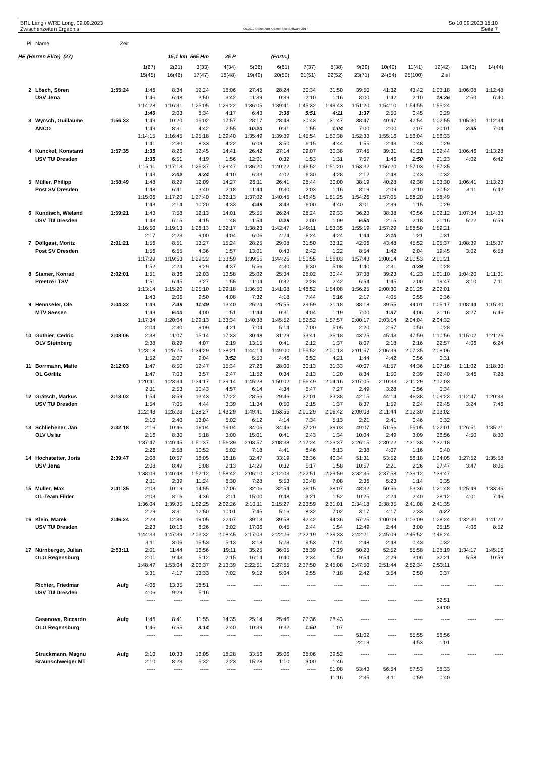BRL Lang / WRE Long, 09.09.2023
Zwischenzeiten Ergebnis
OE2010 © Stephan Krämer SportSoftware 2017
So 10.09.2023 18:10
Seite 7
| Pl | Name | Zeit | | | | | | | | | | | | | | |
| HE (Herren Elite) (27) | | | 15,1 km 565 Hm | | | 25 P | (Forts.) | | | | | | | | | |
| | | | 1(67) | 2(31) | 3(33) | 4(34) | 5(36) | 6(61) | 7(37) | 8(38) | 9(39) | 10(40) | 11(41) | 12(42) | 13(43) | 14(44) |
| | | | 15(45) | 16(46) | 17(47) | 18(48) | 19(49) | 20(50) | 21(51) | 22(52) | 23(71) | 24(54) | 25(100) | Ziel | | |
| 2 | Lösch, Sören | 1:55:24 | 1:46 | 8:34 | 12:24 | 16:06 | 27:45 | 28:24 | 30:34 | 31:50 | 39:50 | 41:32 | 43:42 | 1:03:18 | 1:06:08 | 1:12:48 |
| | USV Jena | | 1:46 | 6:48 | 3:50 | 3:42 | 11:39 | 0:39 | 2:10 | 1:16 | 8:00 | 1:42 | 2:10 | 19:36 | 2:50 | 6:40 |
| | | | 1:14:28 | 1:16:31 | 1:25:05 | 1:29:22 | 1:36:05 | 1:39:41 | 1:45:32 | 1:49:43 | 1:51:20 | 1:54:10 | 1:54:55 | 1:55:24 | | |
| | | | 1:40 | 2:03 | 8:34 | 4:17 | 6:43 | 3:36 | 5:51 | 4:11 | 1:37 | 2:50 | 0:45 | 0:29 | | |
| 3 | Wyrsch, Guillaume | 1:56:33 | 1:49 | 10:20 | 15:02 | 17:57 | 28:17 | 28:48 | 30:43 | 31:47 | 38:47 | 40:47 | 42:54 | 1:02:55 | 1:05:30 | 1:12:34 |
| | ANCO | | 1:49 | 8:31 | 4:42 | 2:55 | 10:20 | 0:31 | 1:55 | 1:04 | 7:00 | 2:00 | 2:07 | 20:01 | 2:35 | 7:04 |
| | | | 1:14:15 | 1:16:45 | 1:25:18 | 1:29:40 | 1:35:49 | 1:39:39 | 1:45:54 | 1:50:38 | 1:52:33 | 1:55:16 | 1:56:04 | 1:56:33 | | |
| | | | 1:41 | 2:30 | 8:33 | 4:22 | 6:09 | 3:50 | 6:15 | 4:44 | 1:55 | 2:43 | 0:48 | 0:29 | | |
| 4 | Kunckel, Konstanti | 1:57:35 | 1:35 | 8:26 | 12:45 | 14:41 | 26:42 | 27:14 | 29:07 | 30:38 | 37:45 | 39:31 | 41:21 | 1:02:44 | 1:06:46 | 1:13:28 |
| | USV TU Dresden | | 1:35 | 6:51 | 4:19 | 1:56 | 12:01 | 0:32 | 1:53 | 1:31 | 7:07 | 1:46 | 1:50 | 21:23 | 4:02 | 6:42 |
| | | | 1:15:11 | 1:17:13 | 1:25:37 | 1:29:47 | 1:36:20 | 1:40:22 | 1:46:52 | 1:51:20 | 1:53:32 | 1:56:20 | 1:57:03 | 1:57:35 | | |
| | | | 1:43 | 2:02 | 8:24 | 4:10 | 6:33 | 4:02 | 6:30 | 4:28 | 2:12 | 2:48 | 0:43 | 0:32 | | |
| 5 | Müller, Philipp | 1:58:49 | 1:48 | 8:29 | 12:09 | 14:27 | 26:11 | 26:41 | 28:44 | 30:00 | 38:19 | 40:28 | 42:38 | 1:03:30 | 1:06:41 | 1:13:23 |
| | Post SV Dresden | | 1:48 | 6:41 | 3:40 | 2:18 | 11:44 | 0:30 | 2:03 | 1:16 | 8:19 | 2:09 | 2:10 | 20:52 | 3:11 | 6:42 |
| | | | 1:15:06 | 1:17:20 | 1:27:40 | 1:32:13 | 1:37:02 | 1:40:45 | 1:46:45 | 1:51:25 | 1:54:26 | 1:57:05 | 1:58:20 | 1:58:49 | | |
| | | | 1:43 | 2:14 | 10:20 | 4:33 | 4:49 | 3:43 | 6:00 | 4:40 | 3:01 | 2:39 | 1:15 | 0:29 | | |
| 6 | Kundisch, Wieland | 1:59:21 | 1:43 | 7:58 | 12:13 | 14:01 | 25:55 | 26:24 | 28:24 | 29:33 | 36:23 | 38:38 | 40:56 | 1:02:12 | 1:07:34 | 1:14:33 |
| | USV TU Dresden | | 1:43 | 6:15 | 4:15 | 1:48 | 11:54 | 0:29 | 2:00 | 1:09 | 6:50 | 2:15 | 2:18 | 21:16 | 5:22 | 6:59 |
| | | | 1:16:50 | 1:19:13 | 1:28:13 | 1:32:17 | 1:38:23 | 1:42:47 | 1:49:11 | 1:53:35 | 1:55:19 | 1:57:29 | 1:58:50 | 1:59:21 | | |
| | | | 2:17 | 2:23 | 9:00 | 4:04 | 6:06 | 4:24 | 6:24 | 4:24 | 1:44 | 2:10 | 1:21 | 0:31 | | |
| 7 | Döllgast, Moritz | 2:01:21 | 1:56 | 8:51 | 13:27 | 15:24 | 28:25 | 29:08 | 31:50 | 33:12 | 42:06 | 43:48 | 45:52 | 1:05:37 | 1:08:39 | 1:15:37 |
| | Post SV Dresden | | 1:56 | 6:55 | 4:36 | 1:57 | 13:01 | 0:43 | 2:42 | 1:22 | 8:54 | 1:42 | 2:04 | 19:45 | 3:02 | 6:58 |
| | | | 1:17:29 | 1:19:53 | 1:29:22 | 1:33:59 | 1:39:55 | 1:44:25 | 1:50:55 | 1:56:03 | 1:57:43 | 2:00:14 | 2:00:53 | 2:01:21 | | |
| | | | 1:52 | 2:24 | 9:29 | 4:37 | 5:56 | 4:30 | 6:30 | 5:08 | 1:40 | 2:31 | 0:39 | 0:28 | | |
| 8 | Stamer, Konrad | 2:02:01 | 1:51 | 8:36 | 12:03 | 13:58 | 25:02 | 25:34 | 28:02 | 30:44 | 37:38 | 39:23 | 41:23 | 1:01:10 | 1:04:20 | 1:11:31 |
| | Preetzer TSV | | 1:51 | 6:45 | 3:27 | 1:55 | 11:04 | 0:32 | 2:28 | 2:42 | 6:54 | 1:45 | 2:00 | 19:47 | 3:10 | 7:11 |
| | | | 1:13:14 | 1:15:20 | 1:25:10 | 1:29:18 | 1:36:50 | 1:41:08 | 1:48:52 | 1:54:08 | 1:56:25 | 2:00:30 | 2:01:25 | 2:02:01 | | |
| | | | 1:43 | 2:06 | 9:50 | 4:08 | 7:32 | 4:18 | 7:44 | 5:16 | 2:17 | 4:05 | 0:55 | 0:36 | | |
| 9 | Hennseler, Ole | 2:04:32 | 1:49 | 7:49 | 11:49 | 13:40 | 25:24 | 25:55 | 29:59 | 31:18 | 38:18 | 39:55 | 44:01 | 1:05:17 | 1:08:44 | 1:15:30 |
| | MTV Seesen | | 1:49 | 6:00 | 4:00 | 1:51 | 11:44 | 0:31 | 4:04 | 1:19 | 7:00 | 1:37 | 4:06 | 21:16 | 3:27 | 6:46 |
| | | | 1:17:34 | 1:20:04 | 1:29:13 | 1:33:34 | 1:40:38 | 1:45:52 | 1:52:52 | 1:57:57 | 2:00:17 | 2:03:14 | 2:04:04 | 2:04:32 | | |
| | | | 2:04 | 2:30 | 9:09 | 4:21 | 7:04 | 5:14 | 7:00 | 5:05 | 2:20 | 2:57 | 0:50 | 0:28 | | |
| 10 | Guthier, Cedric | 2:08:06 | 2:38 | 11:07 | 15:14 | 17:33 | 30:48 | 31:29 | 33:41 | 35:18 | 43:25 | 45:43 | 47:59 | 1:10:56 | 1:15:02 | 1:21:26 |
| | OLV Steinberg | | 2:38 | 8:29 | 4:07 | 2:19 | 13:15 | 0:41 | 2:12 | 1:37 | 8:07 | 2:18 | 2:16 | 22:57 | 4:06 | 6:24 |
| | | | 1:23:18 | 1:25:25 | 1:34:29 | 1:38:21 | 1:44:14 | 1:49:00 | 1:55:52 | 2:00:13 | 2:01:57 | 2:06:39 | 2:07:35 | 2:08:06 | | |
| | | | 1:52 | 2:07 | 9:04 | 3:52 | 5:53 | 4:46 | 6:52 | 4:21 | 1:44 | 4:42 | 0:56 | 0:31 | | |
| 11 | Borrmann, Malte | 2:12:03 | 1:47 | 8:50 | 12:47 | 15:34 | 27:26 | 28:00 | 30:13 | 31:33 | 40:07 | 41:57 | 44:36 | 1:07:16 | 1:11:02 | 1:18:30 |
| | OL Görlitz | | 1:47 | 7:03 | 3:57 | 2:47 | 11:52 | 0:34 | 2:13 | 1:20 | 8:34 | 1:50 | 2:39 | 22:40 | 3:46 | 7:28 |
| | | | 1:20:41 | 1:23:34 | 1:34:17 | 1:39:14 | 1:45:28 | 1:50:02 | 1:56:49 | 2:04:16 | 2:07:05 | 2:10:33 | 2:11:29 | 2:12:03 | | |
| | | | 2:11 | 2:53 | 10:43 | 4:57 | 6:14 | 4:34 | 6:47 | 7:27 | 2:49 | 3:28 | 0:56 | 0:34 | | |
| 12 | Grätsch, Markus | 2:13:02 | 1:54 | 8:59 | 13:43 | 17:22 | 28:56 | 29:46 | 32:01 | 33:38 | 42:15 | 44:14 | 46:38 | 1:09:23 | 1:12:47 | 1:20:33 |
| | USV TU Dresden | | 1:54 | 7:05 | 4:44 | 3:39 | 11:34 | 0:50 | 2:15 | 1:37 | 8:37 | 1:59 | 2:24 | 22:45 | 3:24 | 7:46 |
| | | | 1:22:43 | 1:25:23 | 1:38:27 | 1:43:29 | 1:49:41 | 1:53:55 | 2:01:29 | 2:06:42 | 2:09:03 | 2:11:44 | 2:12:30 | 2:13:02 | | |
| | | | 2:10 | 2:40 | 13:04 | 5:02 | 6:12 | 4:14 | 7:34 | 5:13 | 2:21 | 2:41 | 0:46 | 0:32 | | |
| 13 | Schliebener, Jan | 2:32:18 | 2:16 | 10:46 | 16:04 | 19:04 | 34:05 | 34:46 | 37:29 | 39:03 | 49:07 | 51:56 | 55:05 | 1:22:01 | 1:26:51 | 1:35:21 |
| | OLV Uslar | | 2:16 | 8:30 | 5:18 | 3:00 | 15:01 | 0:41 | 2:43 | 1:34 | 10:04 | 2:49 | 3:09 | 26:56 | 4:50 | 8:30 |
| | | | 1:37:47 | 1:40:45 | 1:51:37 | 1:56:39 | 2:03:57 | 2:08:38 | 2:17:24 | 2:23:37 | 2:26:15 | 2:30:22 | 2:31:38 | 2:32:18 | | |
| | | | 2:26 | 2:58 | 10:52 | 5:02 | 7:18 | 4:41 | 8:46 | 6:13 | 2:38 | 4:07 | 1:16 | 0:40 | | |
| 14 | Hochstetter, Joris | 2:39:47 | 2:08 | 10:57 | 16:05 | 18:18 | 32:47 | 33:19 | 38:36 | 40:34 | 51:31 | 53:52 | 56:18 | 1:24:05 | 1:27:52 | 1:35:58 |
| | USV Jena | | 2:08 | 8:49 | 5:08 | 2:13 | 14:29 | 0:32 | 5:17 | 1:58 | 10:57 | 2:21 | 2:26 | 27:47 | 3:47 | 8:06 |
| | | | 1:38:09 | 1:40:48 | 1:52:12 | 1:58:42 | 2:06:10 | 2:12:03 | 2:22:51 | 2:29:59 | 2:32:35 | 2:37:58 | 2:39:12 | 2:39:47 | | |
| | | | 2:11 | 2:39 | 11:24 | 6:30 | 7:28 | 5:53 | 10:48 | 7:08 | 2:36 | 5:23 | 1:14 | 0:35 | | |
| 15 | Muller, Max | 2:41:35 | 2:03 | 10:19 | 14:55 | 17:06 | 32:06 | 32:54 | 36:15 | 38:07 | 48:32 | 50:56 | 53:36 | 1:21:48 | 1:25:49 | 1:33:35 |
| | OL-Team Filder | | 2:03 | 8:16 | 4:36 | 2:11 | 15:00 | 0:48 | 3:21 | 1:52 | 10:25 | 2:24 | 2:40 | 28:12 | 4:01 | 7:46 |
| | | | 1:36:04 | 1:39:35 | 1:52:25 | 2:02:26 | 2:10:11 | 2:15:27 | 2:23:59 | 2:31:01 | 2:34:18 | 2:38:35 | 2:41:08 | 2:41:35 | | |
| | | | 2:29 | 3:31 | 12:50 | 10:01 | 7:45 | 5:16 | 8:32 | 7:02 | 3:17 | 4:17 | 2:33 | 0:27 | | |
| 16 | Klein, Marek | 2:46:24 | 2:23 | 12:39 | 19:05 | 22:07 | 39:13 | 39:58 | 42:42 | 44:36 | 57:25 | 1:00:09 | 1:03:09 | 1:28:24 | 1:32:30 | 1:41:22 |
| | USV TU Dresden | | 2:23 | 10:16 | 6:26 | 3:02 | 17:06 | 0:45 | 2:44 | 1:54 | 12:49 | 2:44 | 3:00 | 25:15 | 4:06 | 8:52 |
| | | | 1:44:33 | 1:47:39 | 2:03:32 | 2:08:45 | 2:17:03 | 2:22:26 | 2:32:19 | 2:39:33 | 2:42:21 | 2:45:09 | 2:45:52 | 2:46:24 | | |
| | | | 3:11 | 3:06 | 15:53 | 5:13 | 8:18 | 5:23 | 9:53 | 7:14 | 2:48 | 2:48 | 0:43 | 0:32 | | |
| 17 | Nürnberger, Julian | 2:53:11 | 2:01 | 11:44 | 16:56 | 19:11 | 35:25 | 36:05 | 38:39 | 40:29 | 50:23 | 52:52 | 55:58 | 1:28:19 | 1:34:17 | 1:45:16 |
| | OLG Regensburg | | 2:01 | 9:43 | 5:12 | 2:15 | 16:14 | 0:40 | 2:34 | 1:50 | 9:54 | 2:29 | 3:06 | 32:21 | 5:58 | 10:59 |
| | | | 1:48:47 | 1:53:04 | 2:06:37 | 2:13:39 | 2:22:51 | 2:27:55 | 2:37:50 | 2:45:08 | 2:47:50 | 2:51:44 | 2:52:34 | 2:53:11 | | |
| | | | 3:31 | 4:17 | 13:33 | 7:02 | 9:12 | 5:04 | 9:55 | 7:18 | 2:42 | 3:54 | 0:50 | 0:37 | | |
| | Richter, Friedmar | Aufg | 4:06 | 13:35 | 18:51 | ----- | ----- | ----- | ----- | ----- | ----- | ----- | ----- | ----- | ----- | ----- |
| | USV TU Dresden | | 4:06 | 9:29 | 5:16 | | | | | | | | | | | |
| | | | ----- | ----- | ----- | ----- | ----- | ----- | ----- | ----- | ----- | ----- | ----- | 52:51 | | |
| | | | | | | | | | | | | | | 34:00 | | |
| | Casanova, Riccardo | Aufg | 1:46 | 8:41 | 11:55 | 14:35 | 25:14 | 25:46 | 27:36 | 28:43 | ----- | ----- | ----- | ----- | ----- | ----- |
| | OLG Regensburg | | 1:46 | 6:55 | 3:14 | 2:40 | 10:39 | 0:32 | 1:50 | 1:07 | | | | | | |
| | | | ----- | ----- | ----- | ----- | ----- | ----- | ----- | ----- | 51:02 | ----- | 55:55 | 56:56 | | |
| | | | | | | | | | | | 22:19 | | 4:53 | 1:01 | | |
| | Struckmann, Magnu | Aufg | 2:10 | 10:33 | 16:05 | 18:28 | 33:56 | 35:06 | 38:06 | 39:52 | ----- | ----- | ----- | ----- | ----- | ----- |
| | Braunschweiger MT | | 2:10 | 8:23 | 5:32 | 2:23 | 15:28 | 1:10 | 3:00 | 1:46 | | | | | | |
| | | | ----- | ----- | ----- | ----- | ----- | ----- | ----- | 51:08 | 53:43 | 56:54 | 57:53 | 58:33 | | |
| | | | | | | | | | | 11:16 | 2:35 | 3:11 | 0:59 | 0:40 | | |